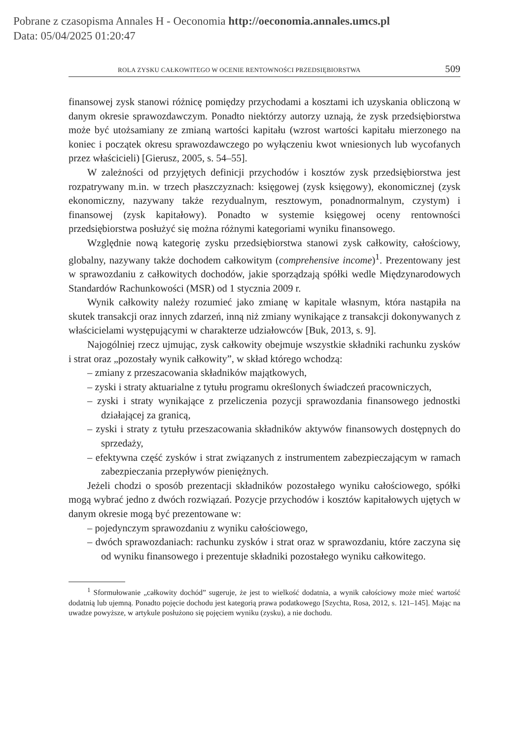Pobrane z czasopisma Annales H - Oeconomia http://oeconomia.annales.umcs.pl
Data: 05/04/2025 01:20:47
ROLA ZYSKU CAŁKOWITEGO W OCENIE RENTOWNOŚCI PRZEDSIĘBIORSTWA 509
finansowej zysk stanowi różnicę pomiędzy przychodami a kosztami ich uzyskania obliczoną w danym okresie sprawozdawczym. Ponadto niektórzy autorzy uznają, że zysk przedsiębiorstwa może być utożsamiany ze zmianą wartości kapitału (wzrost wartości kapitału mierzonego na koniec i początek okresu sprawozdawczego po wyłączeniu kwot wniesionych lub wycofanych przez właścicieli) [Gierusz, 2005, s. 54–55].
W zależności od przyjętych definicji przychodów i kosztów zysk przedsiębiorstwa jest rozpatrywany m.in. w trzech płaszczyznach: księgowej (zysk księgowy), ekonomicznej (zysk ekonomiczny, nazywany także rezydualnym, resztowym, ponadnormalnym, czystym) i finansowej (zysk kapitałowy). Ponadto w systemie księgowej oceny rentowności przedsiębiorstwa posłużyć się można różnymi kategoriami wyniku finansowego.
Względnie nową kategorię zysku przedsiębiorstwa stanowi zysk całkowity, całościowy, globalny, nazywany także dochodem całkowitym (comprehensive income)<sup>1</sup>. Prezentowany jest w sprawozdaniu z całkowitych dochodów, jakie sporządzają spółki wedle Międzynarodowych Standardów Rachunkowości (MSR) od 1 stycznia 2009 r.
Wynik całkowity należy rozumieć jako zmianę w kapitale własnym, która nastąpiła na skutek transakcji oraz innych zdarzeń, inną niż zmiany wynikające z transakcji dokonywanych z właścicielami występującymi w charakterze udziałowców [Buk, 2013, s. 9].
Najogólniej rzecz ujmując, zysk całkowity obejmuje wszystkie składniki rachunku zysków i strat oraz „pozostały wynik całkowity”, w skład którego wchodzą:
– zmiany z przeszacowania składników majątkowych,
– zyski i straty aktuarialne z tytułu programu określonych świadczeń pracowniczych,
– zyski i straty wynikające z przeliczenia pozycji sprawozdania finansowego jednostki działającej za granicą,
– zyski i straty z tytułu przeszacowania składników aktywów finansowych dostępnych do sprzedaży,
– efektywna część zysków i strat związanych z instrumentem zabezpieczającym w ramach zabezpieczania przepływów pieniężnych.
Jeżeli chodzi o sposób prezentacji składników pozostałego wyniku całościowego, spółki mogą wybrać jedno z dwóch rozwiązań. Pozycje przychodów i kosztów kapitałowych ujętych w danym okresie mogą być prezentowane w:
– pojedynczym sprawozdaniu z wyniku całościowego,
– dwóch sprawozdaniach: rachunku zysków i strat oraz w sprawozdaniu, które zaczyna się od wyniku finansowego i prezentuje składniki pozostałego wyniku całkowitego.
<sup>1</sup> Sformułowanie „całkowity dochód” sugeruje, że jest to wielkość dodatnia, a wynik całościowy może mieć wartość dodatnią lub ujemną. Ponadto pojęcie dochodu jest kategorią prawa podatkowego [Szychta, Rosa, 2012, s. 121–145]. Mając na uwadze powyższe, w artykule posłużono się pojęciem wyniku (zysku), a nie dochodu.